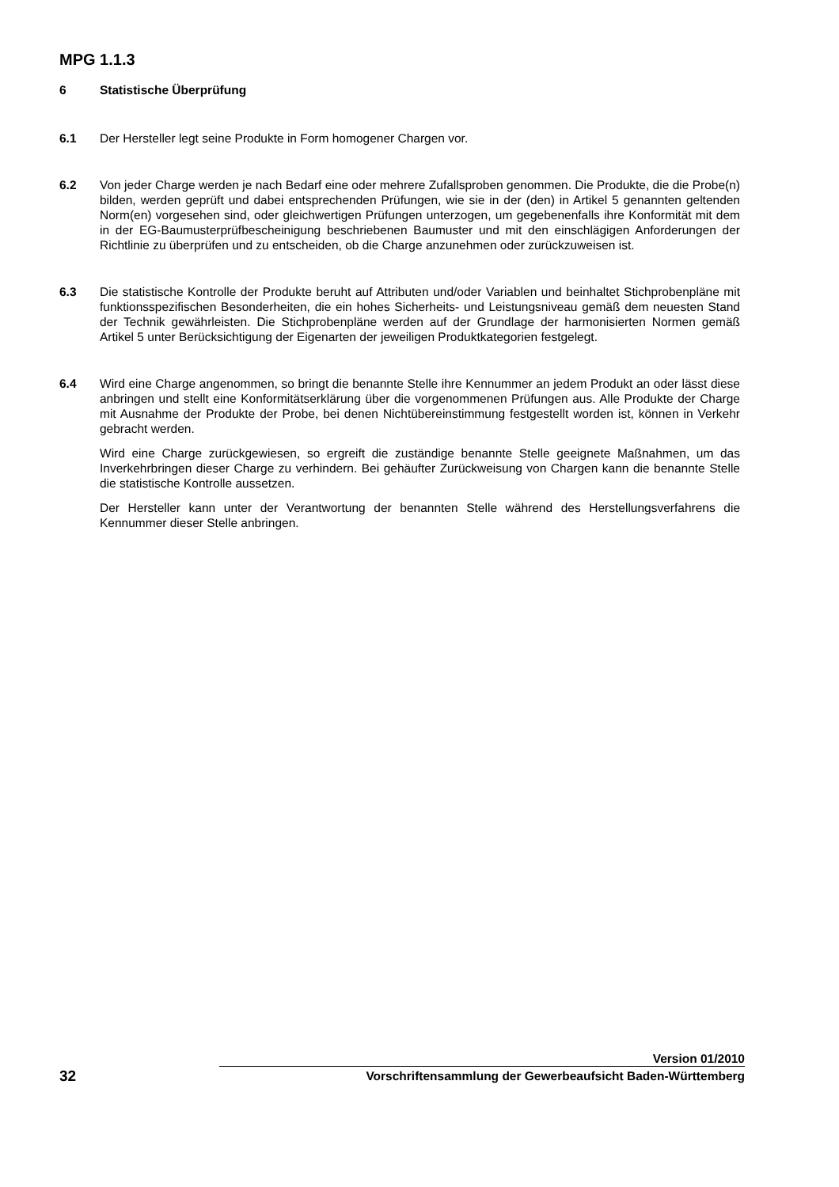MPG 1.1.3
6 Statistische Überprüfung
6.1 Der Hersteller legt seine Produkte in Form homogener Chargen vor.
6.2 Von jeder Charge werden je nach Bedarf eine oder mehrere Zufallsproben genommen. Die Produkte, die die Probe(n) bilden, werden geprüft und dabei entsprechenden Prüfungen, wie sie in der (den) in Artikel 5 genannten geltenden Norm(en) vorgesehen sind, oder gleichwertigen Prüfungen unterzogen, um gegebenenfalls ihre Konformität mit dem in der EG-Baumusterprüfbescheinigung beschriebenen Baumuster und mit den einschlägigen Anforderungen der Richtlinie zu überprüfen und zu entscheiden, ob die Charge anzunehmen oder zurückzuweisen ist.
6.3 Die statistische Kontrolle der Produkte beruht auf Attributen und/oder Variablen und beinhaltet Stichprobenpläne mit funktionsspezifischen Besonderheiten, die ein hohes Sicherheits- und Leistungsniveau gemäß dem neuesten Stand der Technik gewährleisten. Die Stichprobenpläne werden auf der Grundlage der harmonisierten Normen gemäß Artikel 5 unter Berücksichtigung der Eigenarten der jeweiligen Produktkategorien festgelegt.
6.4 Wird eine Charge angenommen, so bringt die benannte Stelle ihre Kennummer an jedem Produkt an oder lässt diese anbringen und stellt eine Konformitätserklärung über die vorgenommenen Prüfungen aus. Alle Produkte der Charge mit Ausnahme der Produkte der Probe, bei denen Nichtübereinstimmung festgestellt worden ist, können in Verkehr gebracht werden.
Wird eine Charge zurückgewiesen, so ergreift die zuständige benannte Stelle geeignete Maßnahmen, um das Inverkehrbringen dieser Charge zu verhindern. Bei gehäufter Zurückweisung von Chargen kann die benannte Stelle die statistische Kontrolle aussetzen.
Der Hersteller kann unter der Verantwortung der benannten Stelle während des Herstellungsverfahrens die Kennummer dieser Stelle anbringen.
Version 01/2010
32
Vorschriftensammlung der Gewerbeaufsicht Baden-Württemberg